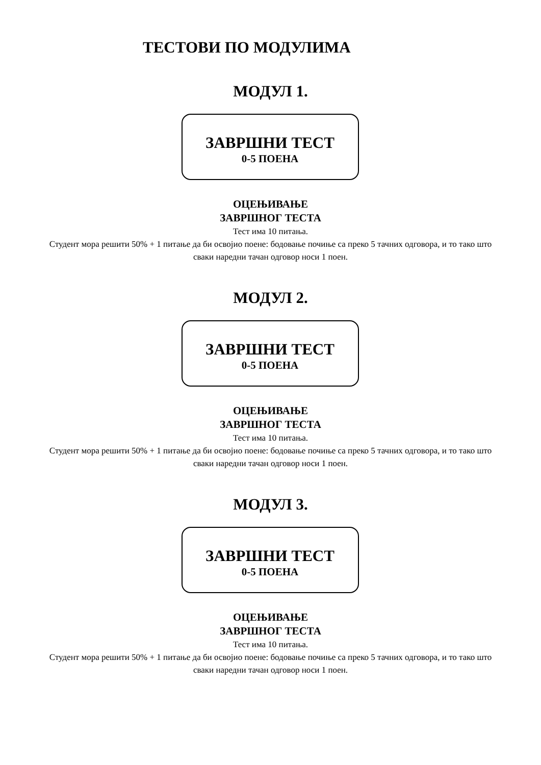ТЕСТОВИ ПО МОДУЛИМА
МОДУЛ 1.
ЗАВРШНИ ТЕСТ
0-5 ПОЕНА
ОЦЕЊИВАЊЕ
ЗАВРШНОГ ТЕСТА
Тест има 10 питања.
Студент мора решити 50% + 1 питање да би освојио поене: бодовање почиње са преко 5 тачних одговора, и то тако што сваки наредни тачан одговор носи 1 поен.
МОДУЛ 2.
ЗАВРШНИ ТЕСТ
0-5 ПОЕНА
ОЦЕЊИВАЊЕ
ЗАВРШНОГ ТЕСТА
Тест има 10 питања.
Студент мора решити 50% + 1 питање да би освојио поене: бодовање почиње са преко 5 тачних одговора, и то тако што сваки наредни тачан одговор носи 1 поен.
МОДУЛ 3.
ЗАВРШНИ ТЕСТ
0-5 ПОЕНА
ОЦЕЊИВАЊЕ
ЗАВРШНОГ ТЕСТА
Тест има 10 питања.
Студент мора решити 50% + 1 питање да би освојио поене: бодовање почиње са преко 5 тачних одговора, и то тако што сваки наредни тачан одговор носи 1 поен.